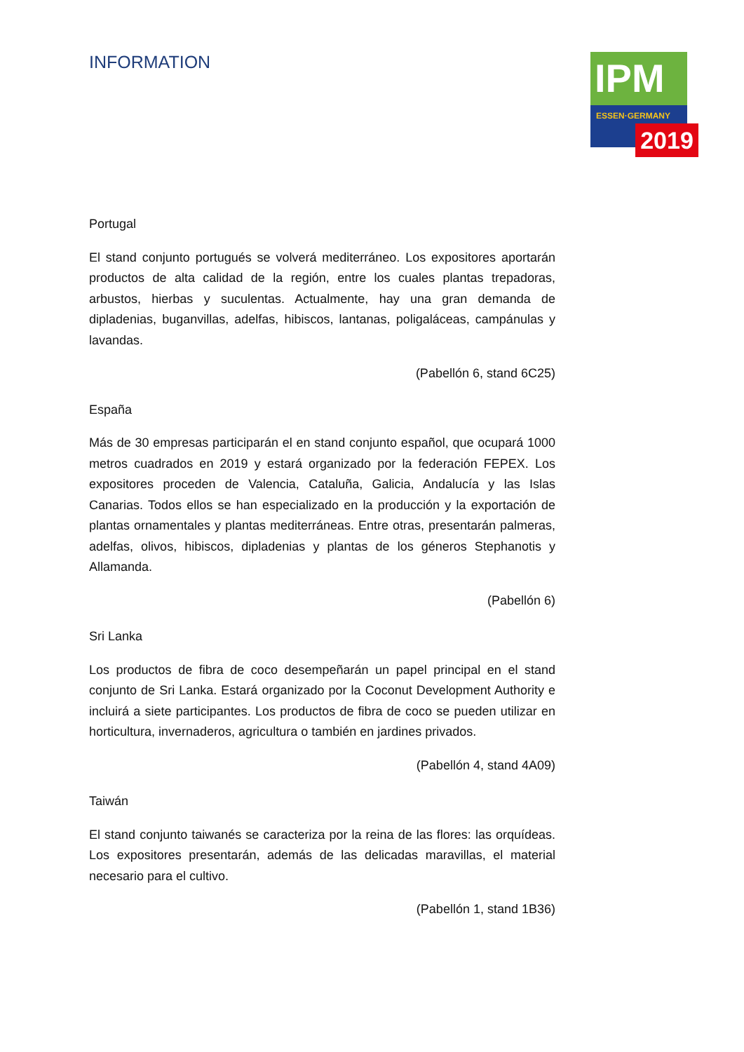INFORMATION
IPM
ESSEN·GERMANY
2019
Portugal
El stand conjunto portugués se volverá mediterráneo. Los expositores aportarán productos de alta calidad de la región, entre los cuales plantas trepadoras, arbustos, hierbas y suculentas. Actualmente, hay una gran demanda de dipladenias, buganvillas, adelfas, hibiscos, lantanas, poligaláceas, campánulas y lavandas.
(Pabellón 6, stand 6C25)
España
Más de 30 empresas participarán el en stand conjunto español, que ocupará 1000 metros cuadrados en 2019 y estará organizado por la federación FEPEX. Los expositores proceden de Valencia, Cataluña, Galicia, Andalucía y las Islas Canarias. Todos ellos se han especializado en la producción y la exportación de plantas ornamentales y plantas mediterráneas. Entre otras, presentarán palmeras, adelfas, olivos, hibiscos, dipladenias y plantas de los géneros Stephanotis y Allamanda.
(Pabellón 6)
Sri Lanka
Los productos de fibra de coco desempeñarán un papel principal en el stand conjunto de Sri Lanka. Estará organizado por la Coconut Development Authority e incluirá a siete participantes. Los productos de fibra de coco se pueden utilizar en horticultura, invernaderos, agricultura o también en jardines privados.
(Pabellón 4, stand 4A09)
Taiwán
El stand conjunto taiwanés se caracteriza por la reina de las flores: las orquídeas. Los expositores presentarán, además de las delicadas maravillas, el material necesario para el cultivo.
(Pabellón 1, stand 1B36)